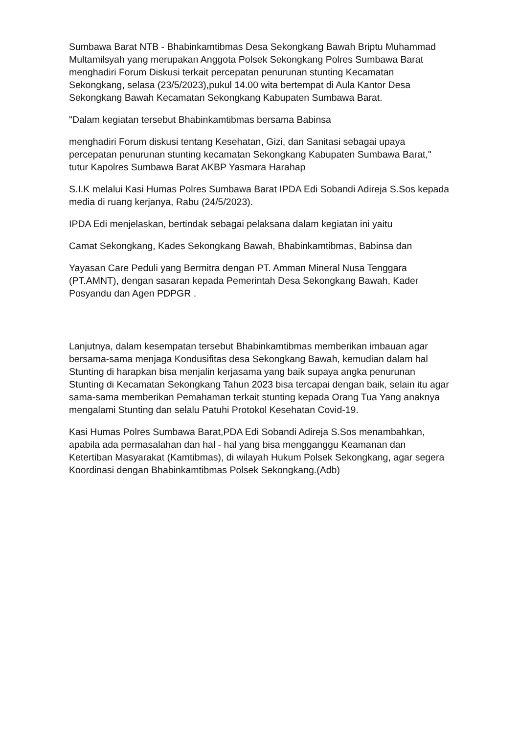Sumbawa Barat NTB - Bhabinkamtibmas Desa Sekongkang Bawah Briptu Muhammad Multamilsyah yang merupakan Anggota Polsek Sekongkang Polres Sumbawa Barat menghadiri Forum Diskusi terkait percepatan penurunan stunting Kecamatan Sekongkang, selasa (23/5/2023),pukul 14.00 wita bertempat di Aula Kantor Desa Sekongkang Bawah Kecamatan Sekongkang Kabupaten Sumbawa Barat.
"Dalam kegiatan tersebut Bhabinkamtibmas bersama Babinsa
menghadiri Forum diskusi tentang Kesehatan, Gizi, dan Sanitasi sebagai upaya percepatan penurunan stunting kecamatan Sekongkang Kabupaten Sumbawa Barat," tutur Kapolres Sumbawa Barat AKBP Yasmara Harahap
S.I.K melalui Kasi Humas Polres Sumbawa Barat IPDA Edi Sobandi Adireja S.Sos kepada media di ruang kerjanya, Rabu (24/5/2023).
IPDA Edi menjelaskan, bertindak sebagai pelaksana dalam kegiatan ini yaitu
Camat Sekongkang, Kades Sekongkang Bawah, Bhabinkamtibmas, Babinsa dan
Yayasan Care Peduli yang Bermitra dengan PT. Amman Mineral Nusa Tenggara (PT.AMNT), dengan sasaran kepada Pemerintah Desa Sekongkang Bawah, Kader Posyandu dan Agen PDPGR .
Lanjutnya, dalam kesempatan tersebut Bhabinkamtibmas memberikan imbauan agar bersama-sama menjaga Kondusifitas desa Sekongkang Bawah, kemudian dalam hal Stunting di harapkan bisa menjalin kerjasama yang baik supaya angka penurunan Stunting di Kecamatan Sekongkang Tahun 2023 bisa tercapai dengan baik, selain itu agar sama-sama memberikan Pemahaman terkait stunting kepada Orang Tua Yang anaknya mengalami Stunting dan selalu Patuhi Protokol Kesehatan Covid-19.
Kasi Humas Polres Sumbawa Barat,PDA Edi Sobandi Adireja S.Sos menambahkan, apabila ada permasalahan dan hal - hal yang bisa mengganggu Keamanan dan Ketertiban Masyarakat (Kamtibmas), di wilayah Hukum Polsek Sekongkang, agar segera Koordinasi dengan Bhabinkamtibmas Polsek Sekongkang.(Adb)